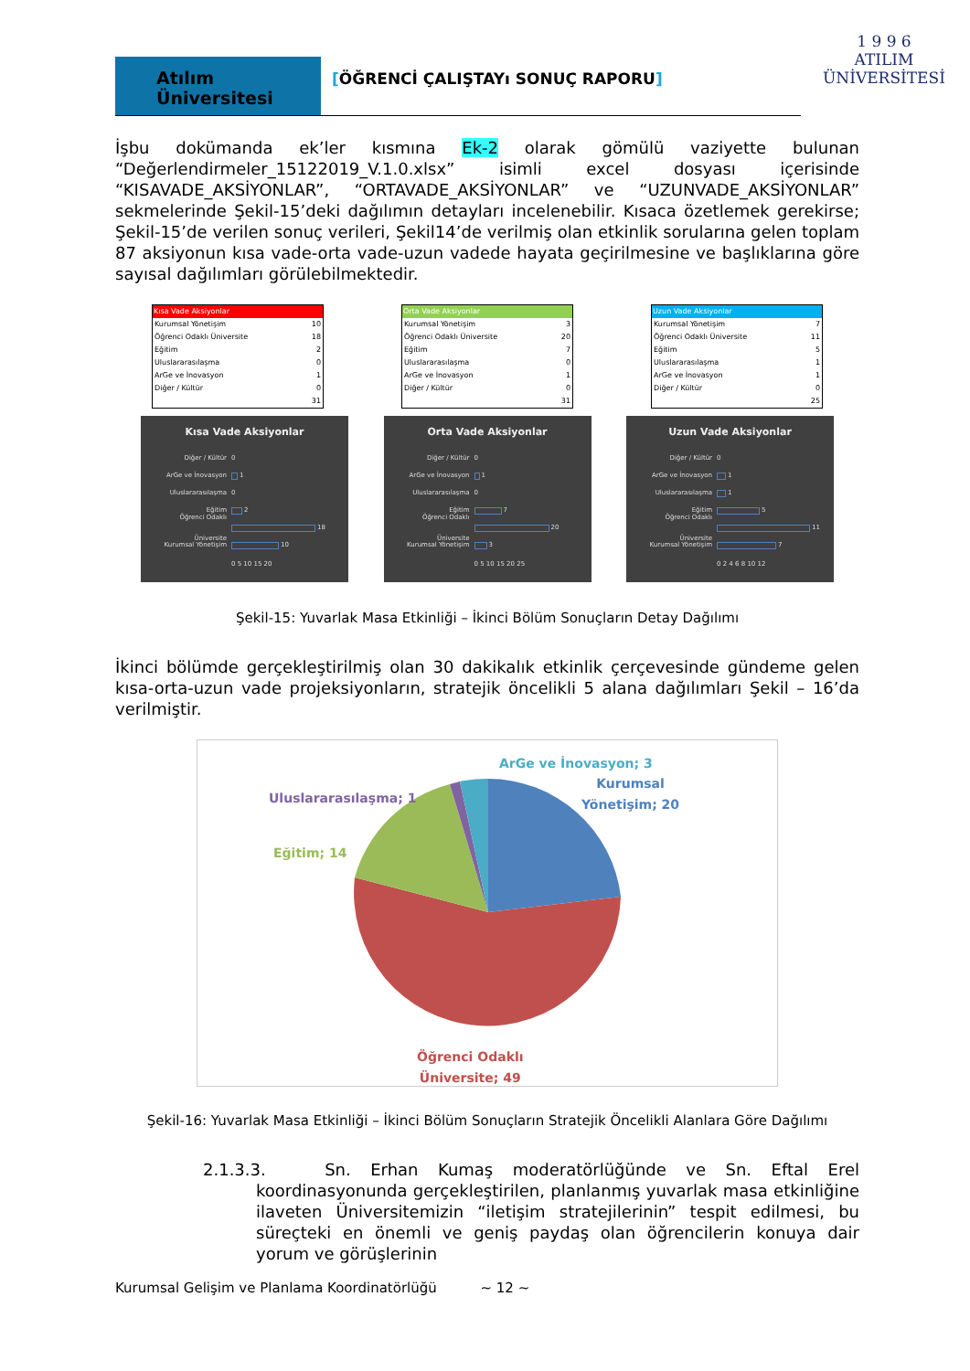Atılım Üniversitesi
[ÖĞRENCİ ÇALIŞTAYı SONUÇ RAPORU]
1 9 9 6
ATILIM
ÜNİVERSİTESİ
İşbu dokümanda ek’ler kısmına Ek-2 olarak gömülü vaziyette bulunan “Değerlendirmeler_15122019_V.1.0.xlsx” isimli excel dosyası içerisinde “KISAVADE_AKSİYONLAR”, “ORTAVADE_AKSİYONLAR” ve “UZUNVADE_AKSİYONLAR” sekmelerinde Şekil-15’deki dağılımın detayları incelenebilir. Kısaca özetlemek gerekirse; Şekil-15’de verilen sonuç verileri, Şekil14’de verilmiş olan etkinlik sorularına gelen toplam 87 aksiyonun kısa vade-orta vade-uzun vadede hayata geçirilmesine ve başlıklarına göre sayısal dağılımları görülebilmektedir.
| Kısa Vade Aksiyonlar | |
| --- | --- |
| Kurumsal Yönetişim | 10 |
| Öğrenci Odaklı Üniversite | 18 |
| Eğitim | 2 |
| Uluslararasılaşma | 0 |
| ArGe ve İnovasyon | 1 |
| Diğer / Kültür | 0 |
| | 31 |
| Orta Vade Aksiyonlar | |
| --- | --- |
| Kurumsal Yönetişim | 3 |
| Öğrenci Odaklı Üniversite | 20 |
| Eğitim | 7 |
| Uluslararasılaşma | 0 |
| ArGe ve İnovasyon | 1 |
| Diğer / Kültür | 0 |
| | 31 |
| Uzun Vade Aksiyonlar | |
| --- | --- |
| Kurumsal Yönetişim | 7 |
| Öğrenci Odaklı Üniversite | 11 |
| Eğitim | 5 |
| Uluslararasılaşma | 1 |
| ArGe ve İnovasyon | 1 |
| Diğer / Kültür | 0 |
| | 25 |
Kısa Vade Aksiyonlar
Diğer / Kültür 0
ArGe ve İnovasyon 1
Uluslararasılaşma 0
Eğitim 2
Öğrenci Odaklı Üniversite 18
Kurumsal Yönetişim 10
0 5 10 15 20
Orta Vade Aksiyonlar
Diğer / Kültür 0
ArGe ve İnovasyon 1
Uluslararasılaşma 0
Eğitim 7
Öğrenci Odaklı Üniversite 20
Kurumsal Yönetişim 3
0 5 10 15 20 25
Uzun Vade Aksiyonlar
Diğer / Kültür 0
ArGe ve İnovasyon 1
Uluslararasılaşma 1
Eğitim 5
Öğrenci Odaklı Üniversite 11
Kurumsal Yönetişim 7
0 2 4 6 8 10 12
Şekil-15: Yuvarlak Masa Etkinliği – İkinci Bölüm Sonuçların Detay Dağılımı
İkinci bölümde gerçekleştirilmiş olan 30 dakikalık etkinlik çerçevesinde gündeme gelen kısa-orta-uzun vade projeksiyonların, stratejik öncelikli 5 alana dağılımları Şekil – 16’da verilmiştir.
ArGe ve İnovasyon; 3
Uluslararasılaşma; 1
Kurumsal
Yönetişim; 20
Eğitim; 14
Öğrenci Odaklı
Üniversite; 49
Şekil-16: Yuvarlak Masa Etkinliği – İkinci Bölüm Sonuçların Stratejik Öncelikli Alanlara Göre Dağılımı
2.1.3.3. Sn. Erhan Kumaş moderatörlüğünde ve Sn. Eftal Erel koordinasyonunda gerçekleştirilen, planlanmış yuvarlak masa etkinliğine ilaveten Üniversitemizin “iletişim stratejilerinin” tespit edilmesi, bu süreçteki en önemli ve geniş paydaş olan öğrencilerin konuya dair yorum ve görüşlerinin
Kurumsal Gelişim ve Planlama Koordinatörlüğü ~ 12 ~